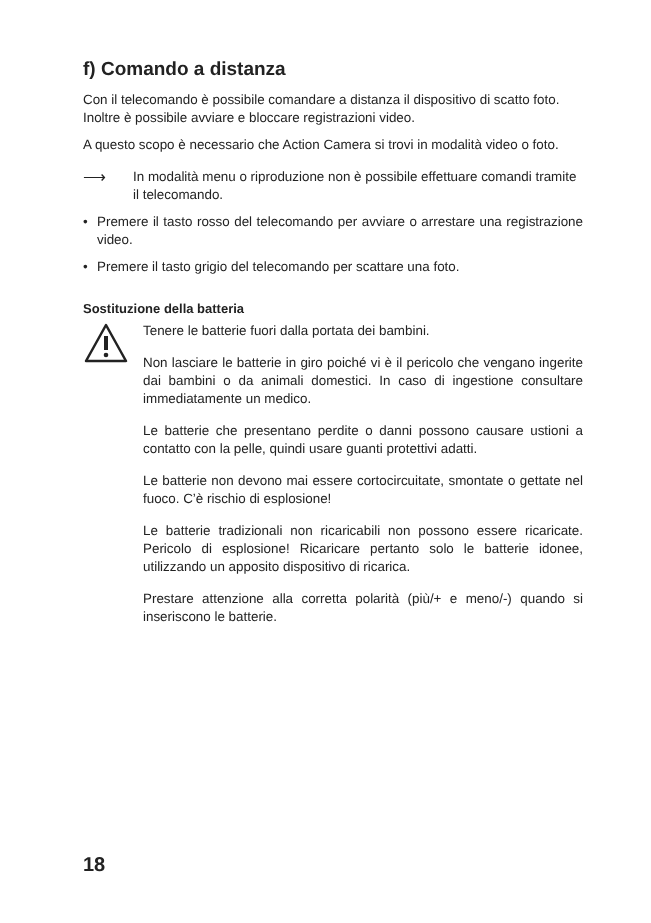f) Comando a distanza
Con il telecomando è possibile comandare a distanza il dispositivo di scatto foto. Inoltre è possibile avviare e bloccare registrazioni video.
A questo scopo è necessario che Action Camera si trovi in modalità video o foto.
⟶
In modalità menu o riproduzione non è possibile effettuare comandi tramite il telecomando.
• Premere il tasto rosso del telecomando per avviare o arrestare una registrazione video.
• Premere il tasto grigio del telecomando per scattare una foto.
Sostituzione della batteria
Tenere le batterie fuori dalla portata dei bambini.
Non lasciare le batterie in giro poiché vi è il pericolo che vengano ingerite dai bambini o da animali domestici. In caso di ingestione consultare immediatamente un medico.
Le batterie che presentano perdite o danni possono causare ustioni a contatto con la pelle, quindi usare guanti protettivi adatti.
Le batterie non devono mai essere cortocircuitate, smontate o gettate nel fuoco. C’è rischio di esplosione!
Le batterie tradizionali non ricaricabili non possono essere ricaricate. Pericolo di esplosione! Ricaricare pertanto solo le batterie idonee, utilizzando un apposito dispositivo di ricarica.
Prestare attenzione alla corretta polarità (più/+ e meno/-) quando si inseriscono le batterie.
18